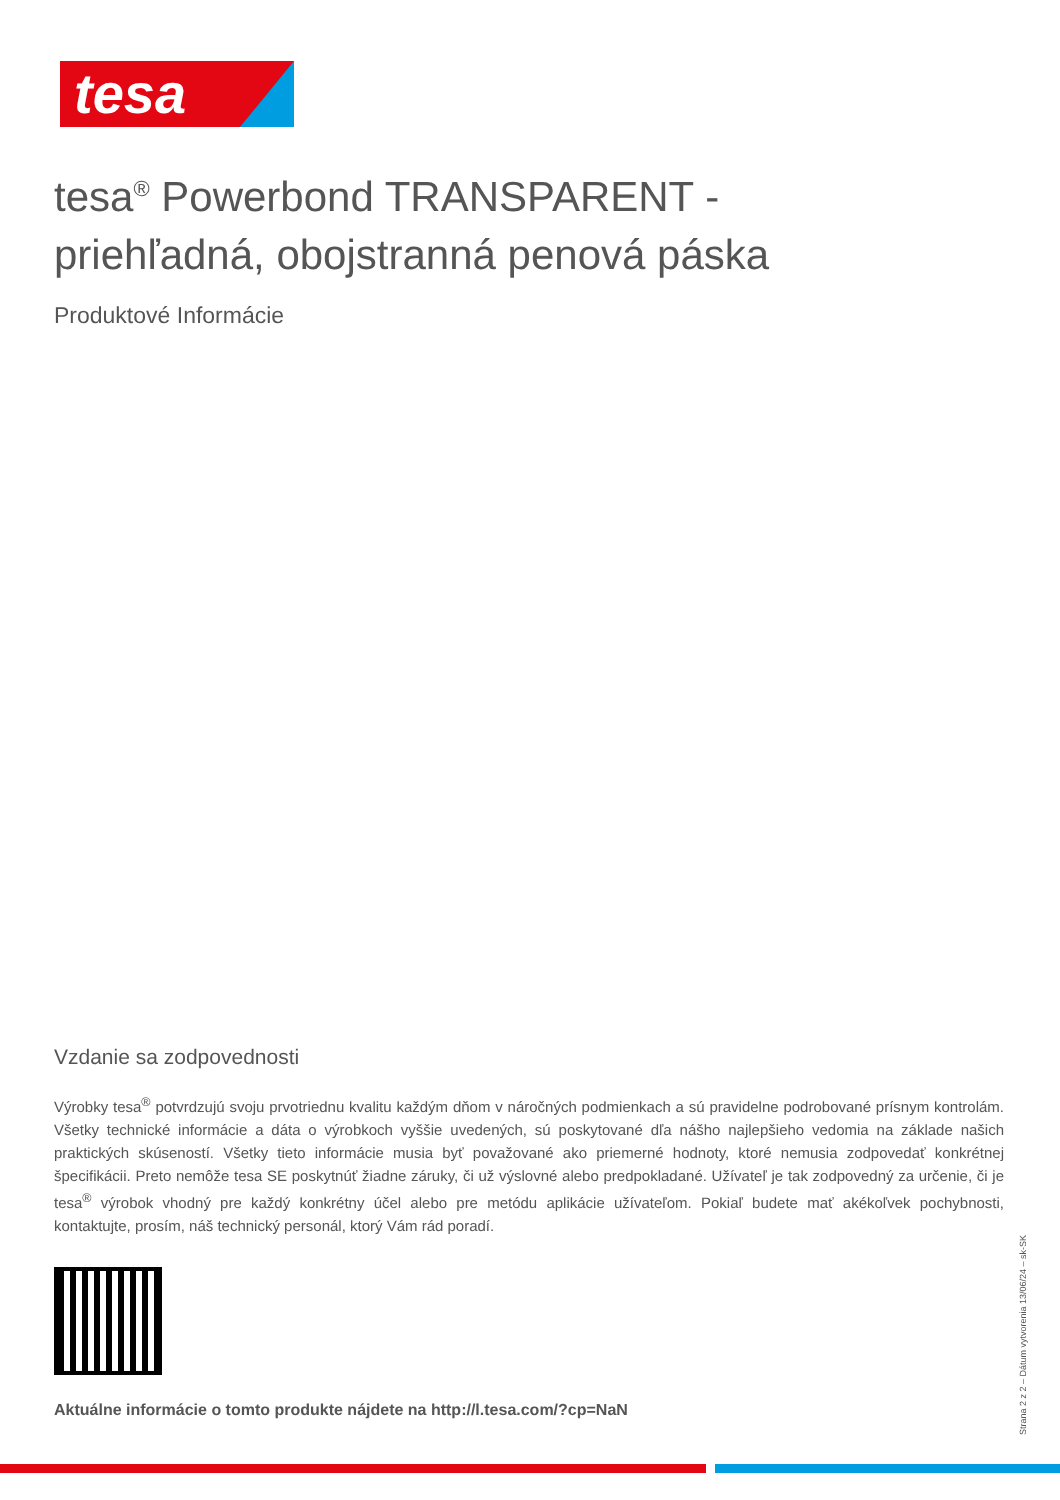tesa
tesa<sup>®</sup> Powerbond TRANSPARENT -
priehľadná, obojstranná penová páska
Produktové Informácie
Vzdanie sa zodpovednosti
Výrobky tesa<sup>®</sup> potvrdzujú svoju prvotriednu kvalitu každým dňom v náročných podmienkach a sú pravidelne podrobované prísnym kontrolám. Všetky technické informácie a dáta o výrobkoch vyššie uvedených, sú poskytované dľa nášho najlepšieho vedomia na základe našich praktických skúseností. Všetky tieto informácie musia byť považované ako priemerné hodnoty, ktoré nemusia zodpovedať konkrétnej špecifikácii. Preto nemôže tesa SE poskytnúť žiadne záruky, či už výslovné alebo predpokladané. Užívateľ je tak zodpovedný za určenie, či je tesa<sup>®</sup> výrobok vhodný pre každý konkrétny účel alebo pre metódu aplikácie užívateľom. Pokiaľ budete mať akékoľvek pochybnosti, kontaktujte, prosím, náš technický personál, ktorý Vám rád poradí.
Aktuálne informácie o tomto produkte nájdete na http://l.tesa.com/?cp=NaN
Strana 2 z 2 – Dátum vytvorenia 13/06/24 – sk-SK